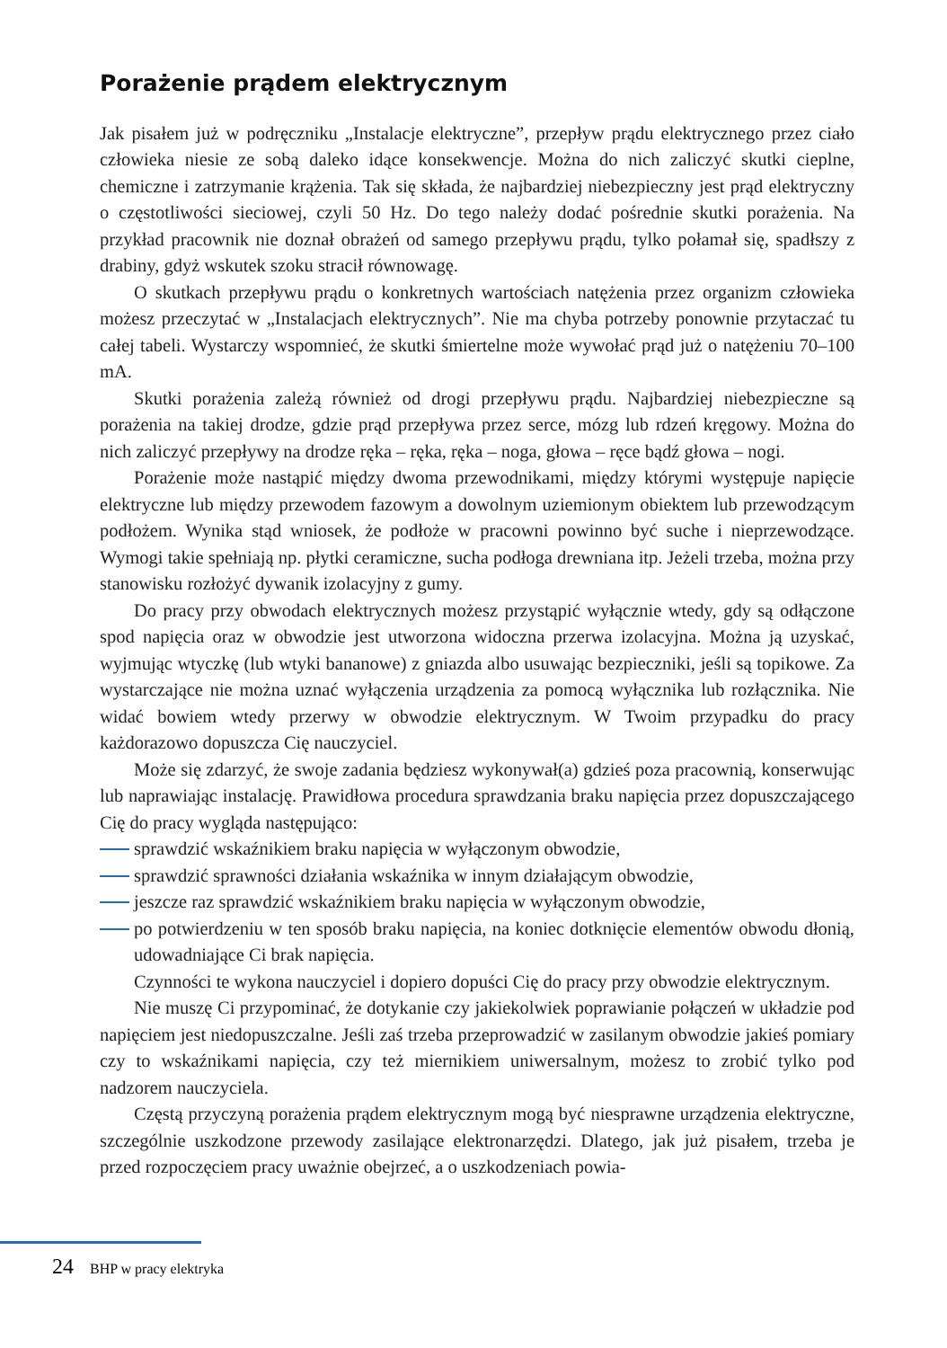Porażenie prądem elektrycznym
Jak pisałem już w podręczniku „Instalacje elektryczne”, przepływ prądu elektrycznego przez ciało człowieka niesie ze sobą daleko idące konsekwencje. Można do nich zaliczyć skutki cieplne, chemiczne i zatrzymanie krążenia. Tak się składa, że najbardziej niebezpieczny jest prąd elektryczny o częstotliwości sieciowej, czyli 50 Hz. Do tego należy dodać pośrednie skutki porażenia. Na przykład pracownik nie doznał obrażeń od samego przepływu prądu, tylko połamał się, spadłszy z drabiny, gdyż wskutek szoku stracił równowagę.
O skutkach przepływu prądu o konkretnych wartościach natężenia przez organizm człowieka możesz przeczytać w „Instalacjach elektrycznych”. Nie ma chyba potrzeby ponownie przytaczać tu całej tabeli. Wystarczy wspomnieć, że skutki śmiertelne może wywołać prąd już o natężeniu 70–100 mA.
Skutki porażenia zależą również od drogi przepływu prądu. Najbardziej niebezpieczne są porażenia na takiej drodze, gdzie prąd przepływa przez serce, mózg lub rdzeń kręgowy. Można do nich zaliczyć przepływy na drodze ręka – ręka, ręka – noga, głowa – ręce bądź głowa – nogi.
Porażenie może nastąpić między dwoma przewodnikami, między którymi występuje napięcie elektryczne lub między przewodem fazowym a dowolnym uziemionym obiektem lub przewodzącym podłożem. Wynika stąd wniosek, że podłoże w pracowni powinno być suche i nieprzewodzące. Wymogi takie spełniają np. płytki ceramiczne, sucha podłoga drewniana itp. Jeżeli trzeba, można przy stanowisku rozłożyć dywanik izolacyjny z gumy.
Do pracy przy obwodach elektrycznych możesz przystąpić wyłącznie wtedy, gdy są odłączone spod napięcia oraz w obwodzie jest utworzona widoczna przerwa izolacyjna. Można ją uzyskać, wyjmując wtyczkę (lub wtyki bananowe) z gniazda albo usuwając bezpieczniki, jeśli są topikowe. Za wystarczające nie można uznać wyłączenia urządzenia za pomocą wyłącznika lub rozłącznika. Nie widać bowiem wtedy przerwy w obwodzie elektrycznym. W Twoim przypadku do pracy każdorazowo dopuszcza Cię nauczyciel.
Może się zdarzyć, że swoje zadania będziesz wykonywał(a) gdzieś poza pracownią, konserwując lub naprawiając instalację. Prawidłowa procedura sprawdzania braku napięcia przez dopuszczającego Cię do pracy wygląda następująco:
sprawdzić wskaźnikiem braku napięcia w wyłączonym obwodzie,
sprawdzić sprawności działania wskaźnika w innym działającym obwodzie,
jeszcze raz sprawdzić wskaźnikiem braku napięcia w wyłączonym obwodzie,
po potwierdzeniu w ten sposób braku napięcia, na koniec dotknięcie elementów obwodu dłonią, udowadniające Ci brak napięcia.
Czynności te wykona nauczyciel i dopiero dopuści Cię do pracy przy obwodzie elektrycznym.
Nie muszę Ci przypominać, że dotykanie czy jakiekolwiek poprawianie połączeń w układzie pod napięciem jest niedopuszczalne. Jeśli zaś trzeba przeprowadzić w zasilanym obwodzie jakieś pomiary czy to wskaźnikami napięcia, czy też miernikiem uniwersalnym, możesz to zrobić tylko pod nadzorem nauczyciela.
Częstą przyczyną porażenia prądem elektrycznym mogą być niesprawne urządzenia elektryczne, szczególnie uszkodzone przewody zasilające elektronarzędzi. Dlatego, jak już pisałem, trzeba je przed rozpoczęciem pracy uważnie obejrzeć, a o uszkodzeniach powia-
24 BHP w pracy elektryka